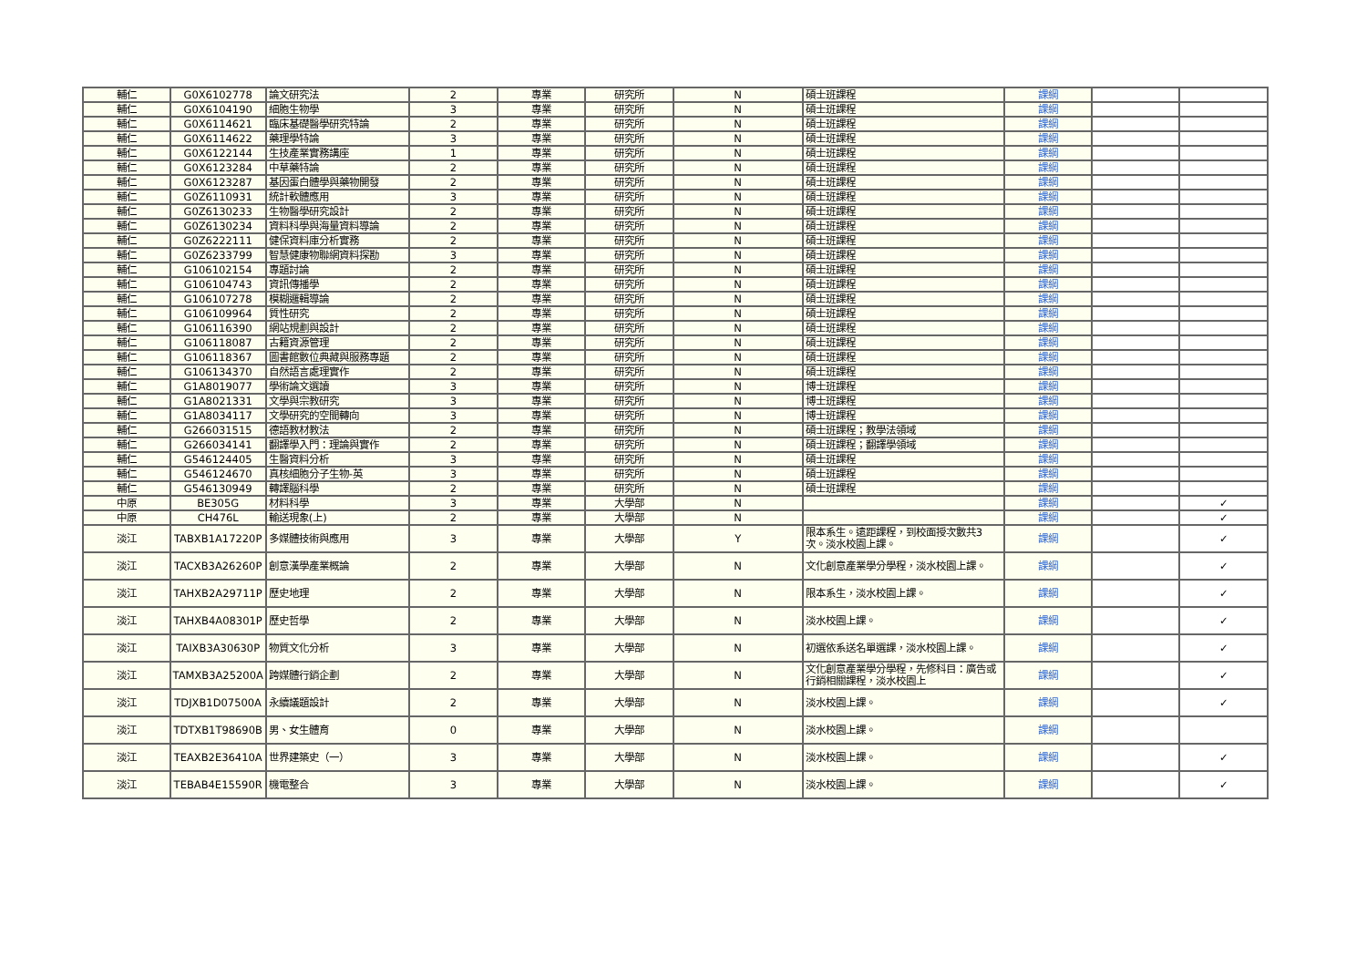| 輔仁 | G0X6102778 | 論文研究法 | 2 | 專業 | 研究所 | N | 碩士班課程 | 課綱 | | |
| 輔仁 | G0X6104190 | 細胞生物學 | 3 | 專業 | 研究所 | N | 碩士班課程 | 課綱 | | |
| 輔仁 | G0X6114621 | 臨床基礎醫學研究特論 | 2 | 專業 | 研究所 | N | 碩士班課程 | 課綱 | | |
| 輔仁 | G0X6114622 | 藥理學特論 | 3 | 專業 | 研究所 | N | 碩士班課程 | 課綱 | | |
| 輔仁 | G0X6122144 | 生技產業實務講座 | 1 | 專業 | 研究所 | N | 碩士班課程 | 課綱 | | |
| 輔仁 | G0X6123284 | 中草藥特論 | 2 | 專業 | 研究所 | N | 碩士班課程 | 課綱 | | |
| 輔仁 | G0X6123287 | 基因蛋白體學與藥物開發 | 2 | 專業 | 研究所 | N | 碩士班課程 | 課綱 | | |
| 輔仁 | G0Z6110931 | 統計軟體應用 | 3 | 專業 | 研究所 | N | 碩士班課程 | 課綱 | | |
| 輔仁 | G0Z6130233 | 生物醫學研究設計 | 2 | 專業 | 研究所 | N | 碩士班課程 | 課綱 | | |
| 輔仁 | G0Z6130234 | 資料科學與海量資料導論 | 2 | 專業 | 研究所 | N | 碩士班課程 | 課綱 | | |
| 輔仁 | G0Z6222111 | 健保資料庫分析實務 | 2 | 專業 | 研究所 | N | 碩士班課程 | 課綱 | | |
| 輔仁 | G0Z6233799 | 智慧健康物聯網資料探勘 | 3 | 專業 | 研究所 | N | 碩士班課程 | 課綱 | | |
| 輔仁 | G106102154 | 專題討論 | 2 | 專業 | 研究所 | N | 碩士班課程 | 課綱 | | |
| 輔仁 | G106104743 | 資訊傳播學 | 2 | 專業 | 研究所 | N | 碩士班課程 | 課綱 | | |
| 輔仁 | G106107278 | 模糊邏輯導論 | 2 | 專業 | 研究所 | N | 碩士班課程 | 課綱 | | |
| 輔仁 | G106109964 | 質性研究 | 2 | 專業 | 研究所 | N | 碩士班課程 | 課綱 | | |
| 輔仁 | G106116390 | 網站規劃與設計 | 2 | 專業 | 研究所 | N | 碩士班課程 | 課綱 | | |
| 輔仁 | G106118087 | 古籍資源管理 | 2 | 專業 | 研究所 | N | 碩士班課程 | 課綱 | | |
| 輔仁 | G106118367 | 圖書館數位典藏與服務專題 | 2 | 專業 | 研究所 | N | 碩士班課程 | 課綱 | | |
| 輔仁 | G106134370 | 自然語言處理實作 | 2 | 專業 | 研究所 | N | 碩士班課程 | 課綱 | | |
| 輔仁 | G1A8019077 | 學術論文選讀 | 3 | 專業 | 研究所 | N | 博士班課程 | 課綱 | | |
| 輔仁 | G1A8021331 | 文學與宗教研究 | 3 | 專業 | 研究所 | N | 博士班課程 | 課綱 | | |
| 輔仁 | G1A8034117 | 文學研究的空間轉向 | 3 | 專業 | 研究所 | N | 博士班課程 | 課綱 | | |
| 輔仁 | G266031515 | 德語教材教法 | 2 | 專業 | 研究所 | N | 碩士班課程；教學法領域 | 課綱 | | |
| 輔仁 | G266034141 | 翻譯學入門：理論與實作 | 2 | 專業 | 研究所 | N | 碩士班課程；翻譯學領域 | 課綱 | | |
| 輔仁 | G546124405 | 生醫資料分析 | 3 | 專業 | 研究所 | N | 碩士班課程 | 課綱 | | |
| 輔仁 | G546124670 | 真核細胞分子生物-英 | 3 | 專業 | 研究所 | N | 碩士班課程 | 課綱 | | |
| 輔仁 | G546130949 | 轉譯腦科學 | 2 | 專業 | 研究所 | N | 碩士班課程 | 課綱 | | |
| 中原 | BE305G | 材料科學 | 3 | 專業 | 大學部 | N | | 課綱 | | ✓ |
| 中原 | CH476L | 輸送現象(上) | 2 | 專業 | 大學部 | N | | 課綱 | | ✓ |
| 淡江 | TABXB1A17220P | 多媒體技術與應用 | 3 | 專業 | 大學部 | Y | 限本系生。遠距課程，到校面授次數共3次。淡水校園上課。 | 課綱 | | ✓ |
| 淡江 | TACXB3A26260P | 創意漢學產業概論 | 2 | 專業 | 大學部 | N | 文化創意產業學分學程，淡水校園上課。 | 課綱 | | ✓ |
| 淡江 | TAHXB2A29711P | 歷史地理 | 2 | 專業 | 大學部 | N | 限本系生，淡水校園上課。 | 課綱 | | ✓ |
| 淡江 | TAHXB4A08301P | 歷史哲學 | 2 | 專業 | 大學部 | N | 淡水校園上課。 | 課綱 | | ✓ |
| 淡江 | TAIXB3A30630P | 物質文化分析 | 3 | 專業 | 大學部 | N | 初選依系送名單選課，淡水校園上課。 | 課綱 | | ✓ |
| 淡江 | TAMXB3A25200A | 跨媒體行銷企劃 | 2 | 專業 | 大學部 | N | 文化創意產業學分學程，先修科目：廣告或行銷相關課程，淡水校園上 | 課綱 | | ✓ |
| 淡江 | TDJXB1D07500A | 永續議題設計 | 2 | 專業 | 大學部 | N | 淡水校園上課。 | 課綱 | | ✓ |
| 淡江 | TDTXB1T98690B | 男、女生體育 | 0 | 專業 | 大學部 | N | 淡水校園上課。 | 課綱 | | |
| 淡江 | TEAXB2E36410A | 世界建築史（一） | 3 | 專業 | 大學部 | N | 淡水校園上課。 | 課綱 | | ✓ |
| 淡江 | TEBAB4E15590R | 機電整合 | 3 | 專業 | 大學部 | N | 淡水校園上課。 | 課綱 | | ✓ |